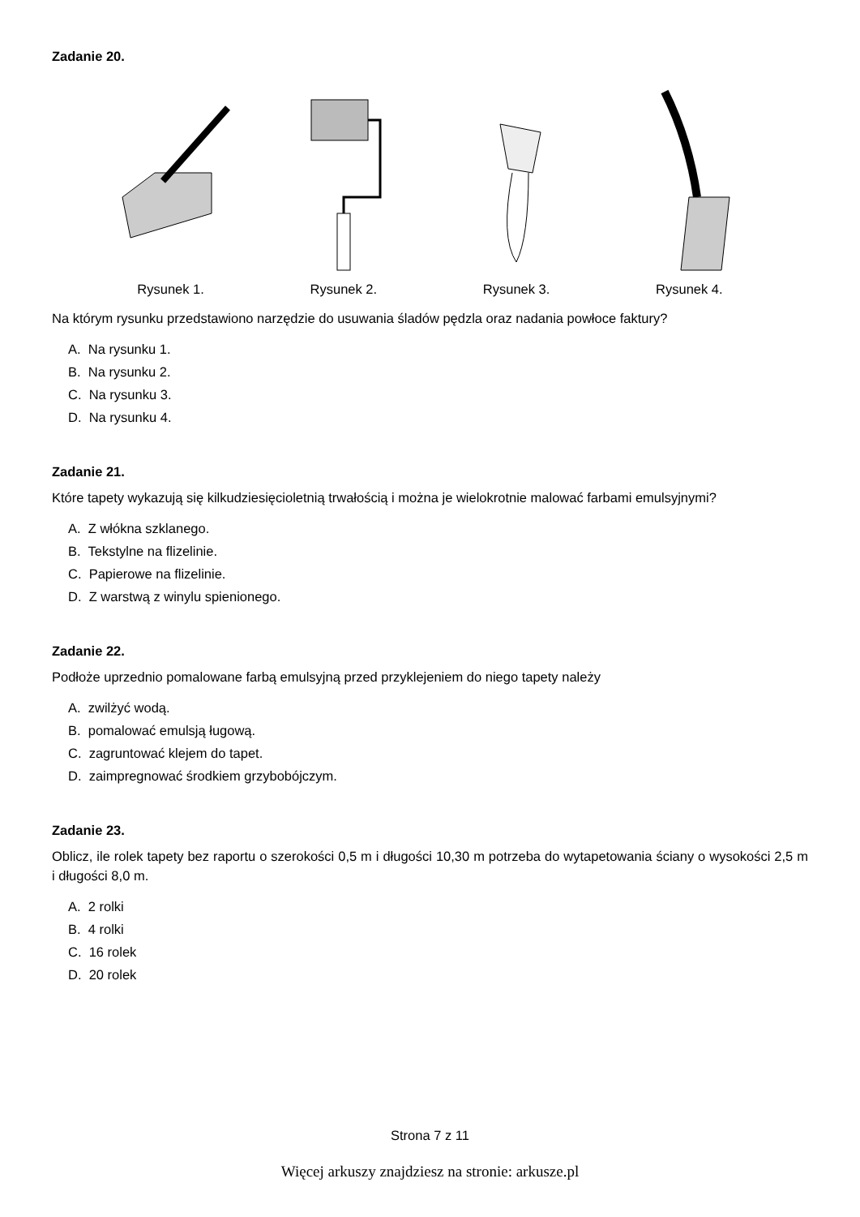Zadanie 20.
Rysunek 1. Rysunek 2. Rysunek 3. Rysunek 4.
Na którym rysunku przedstawiono narzędzie do usuwania śladów pędzla oraz nadania powłoce faktury?
A. Na rysunku 1.
B. Na rysunku 2.
C. Na rysunku 3.
D. Na rysunku 4.
Zadanie 21.
Które tapety wykazują się kilkudziesięcioletnią trwałością i można je wielokrotnie malować farbami emulsyjnymi?
A. Z włókna szklanego.
B. Tekstylne na flizelinie.
C. Papierowe na flizelinie.
D. Z warstwą z winylu spienionego.
Zadanie 22.
Podłoże uprzednio pomalowane farbą emulsyjną przed przyklejeniem do niego tapety należy
A. zwilżyć wodą.
B. pomalować emulsją ługową.
C. zagruntować klejem do tapet.
D. zaimpregnować środkiem grzybobójczym.
Zadanie 23.
Oblicz, ile rolek tapety bez raportu o szerokości 0,5 m i długości 10,30 m potrzeba do wytapetowania ściany o wysokości 2,5 m i długości 8,0 m.
A. 2 rolki
B. 4 rolki
C. 16 rolek
D. 20 rolek
Strona 7 z 11
Więcej arkuszy znajdziesz na stronie: arkusze.pl